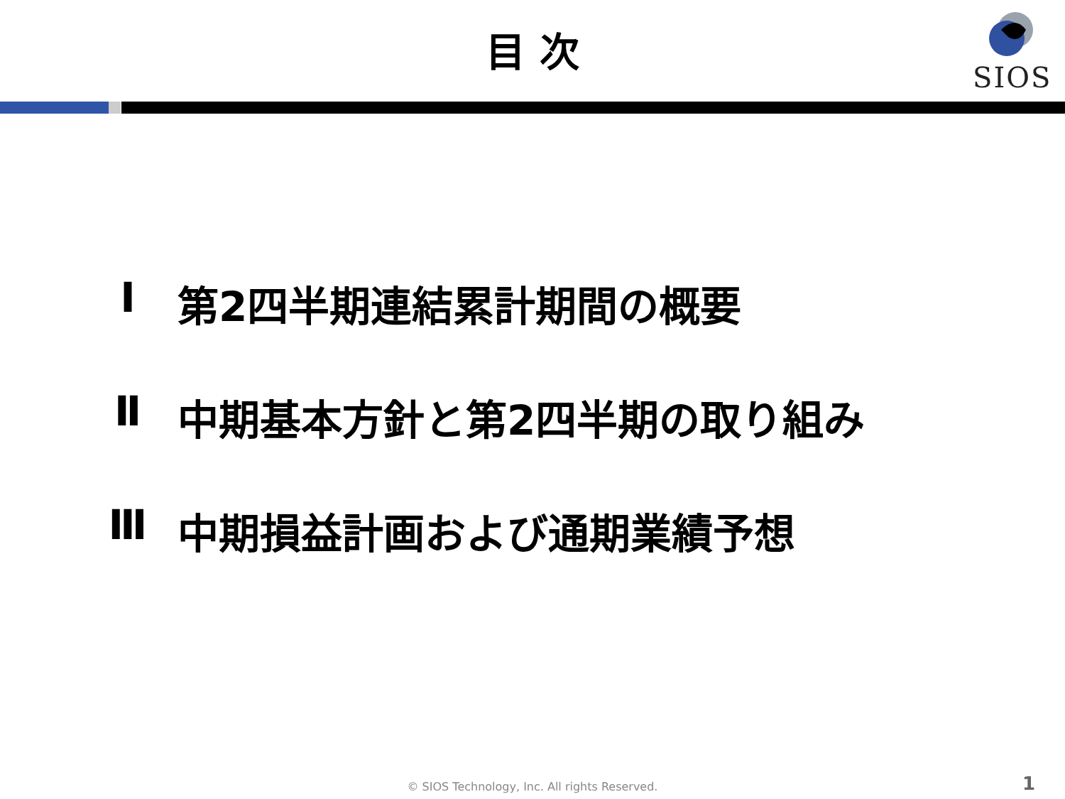目 次
SIOS
Ⅰ 第2四半期連結累計期間の概要
Ⅱ 中期基本方針と第2四半期の取り組み
Ⅲ 中期損益計画および通期業績予想
© SIOS Technology, Inc. All rights Reserved. 1